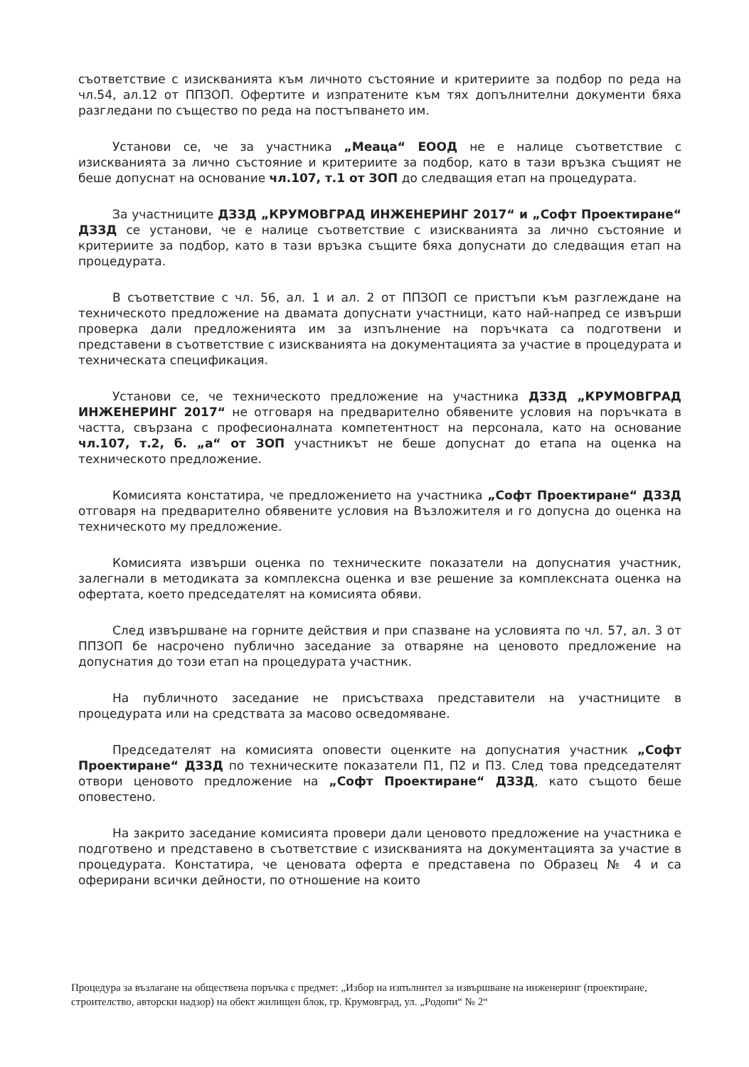съответствие с изискванията към личното състояние и критериите за подбор по реда на чл.54, ал.12 от ППЗОП. Офертите и изпратените към тях допълнителни документи бяха разгледани по същество по реда на постъпването им.
Установи се, че за участника „Меаца“ ЕООД не е налице съответствие с изискванията за лично състояние и критериите за подбор, като в тази връзка същият не беше допуснат на основание чл.107, т.1 от ЗОП до следващия етап на процедурата.
За участниците ДЗЗД „КРУМОВГРАД ИНЖЕНЕРИНГ 2017“ и „Софт Проектиране“ ДЗЗД се установи, че е налице съответствие с изискванията за лично състояние и критериите за подбор, като в тази връзка същите бяха допуснати до следващия етап на процедурата.
В съответствие с чл. 56, ал. 1 и ал. 2 от ППЗОП се пристъпи към разглеждане на техническото предложение на двамата допуснати участници, като най-напред се извърши проверка дали предложенията им за изпълнение на поръчката са подготвени и представени в съответствие с изискванията на документацията за участие в процедурата и техническата спецификация.
Установи се, че техническото предложение на участника ДЗЗД „КРУМОВГРАД ИНЖЕНЕРИНГ 2017“ не отговаря на предварително обявените условия на поръчката в частта, свързана с професионалната компетентност на персонала, като на основание чл.107, т.2, б. „а“ от ЗОП участникът не беше допуснат до етапа на оценка на техническото предложение.
Комисията констатира, че предложението на участника „Софт Проектиране“ ДЗЗД отговаря на предварително обявените условия на Възложителя и го допусна до оценка на техническото му предложение.
Комисията извърши оценка по техническите показатели на допуснатия участник, залегнали в методиката за комплексна оценка и взе решение за комплексната оценка на офертата, което председателят на комисията обяви.
След извършване на горните действия и при спазване на условията по чл. 57, ал. 3 от ППЗОП бе насрочено публично заседание за отваряне на ценовото предложение на допуснатия до този етап на процедурата участник.
На публичното заседание не присъстваха представители на участниците в процедурата или на средствата за масово осведомяване.
Председателят на комисията оповести оценките на допуснатия участник „Софт Проектиране“ ДЗЗД по техническите показатели П1, П2 и П3. След това председателят отвори ценовото предложение на „Софт Проектиране“ ДЗЗД, като същото беше оповестено.
На закрито заседание комисията провери дали ценовото предложение на участника е подготвено и представено в съответствие с изискванията на документацията за участие в процедурата. Констатира, че ценовата оферта е представена по Образец № 4 и са оферирани всички дейности, по отношение на които
Процедура за възлагане на обществена поръчка с предмет: „Избор на изпълнител за извършване на инженеринг (проектиране, строителство, авторски надзор) на обект жилищен блок, гр. Крумовград, ул. „Родопи“ № 2“